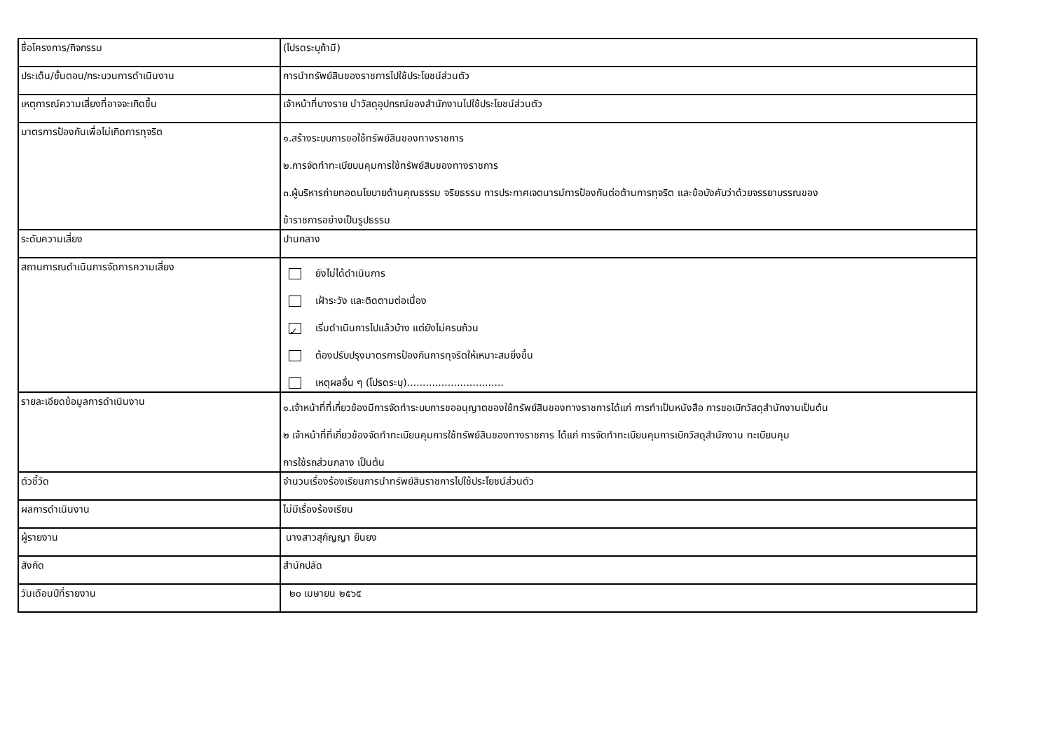| ชื่อโครงการ/กิจกรรม | (โปรดระบุถ้ามี) |
| ประเด็น/ขั้นตอน/กระบวนการดำเนินงาน | การนำทรัพย์สินของราชการไปใช้ประโยชน์ส่วนตัว |
| เหตุการณ์ความเสี่ยงที่อาจจะเกิดขึ้น | เจ้าหน้าที่บางราย นำวัสดุอุปกรณ์ของสำนักงานไปใช้ประโยชน์ส่วนตัว |
| มาตรการป้องกันเพื่อไม่เกิดการทุจริต | ๑.สร้างระบบการขอใช้ทรัพย์สินของทางราชการ ๒.การจัดทำทะเบียบนคุมการใช้ทรัพย์สินของทางราชการ ๓.ผู้บริหารถ่ายทอดนโยบายด้านคุณธรรม จริยธรรม การประกาศเจตนารม์การป้องกันต่อต้านการทุจริต และข้อบังคับว่าด้วยจรรยาบรรณของ ข้าราชการอย่างเป็นรูปธรรม |
| ระดับความเสี่ยง | ปานกลาง |
| สถานการณดำเนินการจัดการความเสี่ยง | ยังไม่ได้ดำเนินการ เฝ้าระวัง และติดตามต่อเนื่อง ✓ เริ่มดำเนินการไปแล้วบ้าง แต่ยังไม่ครบถ้วน ต้องปรับปรุงมาตรการป้องกันการทุจริตให้เหมาะสมยิ่งขึ้น เหตุผลอื่น ๆ (โปรดระบุ)............................... |
| รายละเอียดข้อมูลการดำเนินงาน | ๑.เจ้าหน้าที่ที่เกี่ยวข้องมีการจัดทำระบบการขออนุญาตของใช้ทรัพย์สินของทางราชการได้แก่ การทำเป็นหนังสือ การขอเบิกวัสดุสำนักงานเป็นต้น ๒ เจ้าหน้าที่ที่เกี่ยวข้องจัดทำทะเบียนคุมการใช้ทรัพย์สินของทางราชการ ได้แก่ การจัดทำทะเบียนคุมการเบิกวัสดุสำนักงาน ทะเบียนคุม การใช้รถส่วนกลาง เป็นต้น |
| ตัวชี้วัด | จำนวนเรื่องร้องเรียนการนำทรัพย์สินราชการไปใช้ประโยชน์ส่วนตัว |
| ผลการดำเนินงาน | ไม่มีเรื่องร้องเรียน |
| ผู้รายงาน | นางสาวสุกัญญา ยืนยง |
| สังกัด | สำนักปลัด |
| วันเดือนปีที่รายงาน | ๒๐ เมษายน ๒๕๖๕ |